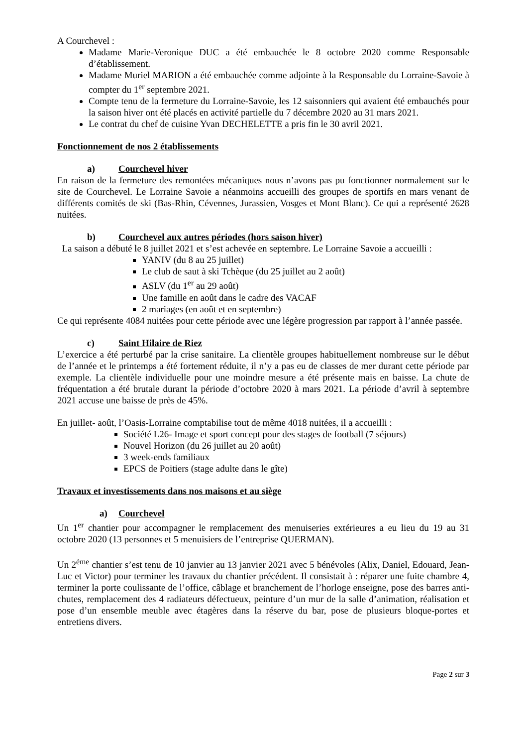A Courchevel :
Madame Marie-Veronique DUC a été embauchée le 8 octobre 2020 comme Responsable d’établissement.
Madame Muriel MARION a été embauchée comme adjointe à la Responsable du Lorraine-Savoie à compter du 1<sup>er</sup> septembre 2021.
Compte tenu de la fermeture du Lorraine-Savoie, les 12 saisonniers qui avaient été embauchés pour la saison hiver ont été placés en activité partielle du 7 décembre 2020 au 31 mars 2021.
Le contrat du chef de cuisine Yvan DECHELETTE a pris fin le 30 avril 2021.
Fonctionnement de nos 2 établissements
a) Courchevel hiver
En raison de la fermeture des remontées mécaniques nous n’avons pas pu fonctionner normalement sur le site de Courchevel. Le Lorraine Savoie a néanmoins accueilli des groupes de sportifs en mars venant de différents comités de ski (Bas-Rhin, Cévennes, Jurassien, Vosges et Mont Blanc). Ce qui a représenté 2628 nuitées.
b) Courchevel aux autres périodes (hors saison hiver)
La saison a débuté le 8 juillet 2021 et s’est achevée en septembre. Le Lorraine Savoie a accueilli :
YANIV (du 8 au 25 juillet)
Le club de saut à ski Tchèque (du 25 juillet au 2 août)
ASLV (du 1<sup>er</sup> au 29 août)
Une famille en août dans le cadre des VACAF
2 mariages (en août et en septembre)
Ce qui représente 4084 nuitées pour cette période avec une légère progression par rapport à l’année passée.
c) Saint Hilaire de Riez
L’exercice a été perturbé par la crise sanitaire. La clientèle groupes habituellement nombreuse sur le début de l’année et le printemps a été fortement réduite, il n’y a pas eu de classes de mer durant cette période par exemple. La clientèle individuelle pour une moindre mesure a été présente mais en baisse. La chute de fréquentation a été brutale durant la période d’octobre 2020 à mars 2021. La période d’avril à septembre 2021 accuse une baisse de près de 45%.
En juillet- août, l’Oasis-Lorraine comptabilise tout de même 4018 nuitées, il a accueilli :
Société L26- Image et sport concept pour des stages de football (7 séjours)
Nouvel Horizon (du 26 juillet au 20 août)
3 week-ends familiaux
EPCS de Poitiers (stage adulte dans le gîte)
Travaux et investissements dans nos maisons et au siège
a) Courchevel
Un 1<sup>er</sup> chantier pour accompagner le remplacement des menuiseries extérieures a eu lieu du 19 au 31 octobre 2020 (13 personnes et 5 menuisiers de l’entreprise QUERMAN).
Un 2<sup>ème</sup> chantier s’est tenu de 10 janvier au 13 janvier 2021 avec 5 bénévoles (Alix, Daniel, Edouard, Jean-Luc et Victor) pour terminer les travaux du chantier précédent. Il consistait à : réparer une fuite chambre 4, terminer la porte coulissante de l’office, câblage et branchement de l’horloge enseigne, pose des barres anti-chutes, remplacement des 4 radiateurs défectueux, peinture d’un mur de la salle d’animation, réalisation et pose d’un ensemble meuble avec étagères dans la réserve du bar, pose de plusieurs bloque-portes et entretiens divers.
Page 2 sur 3